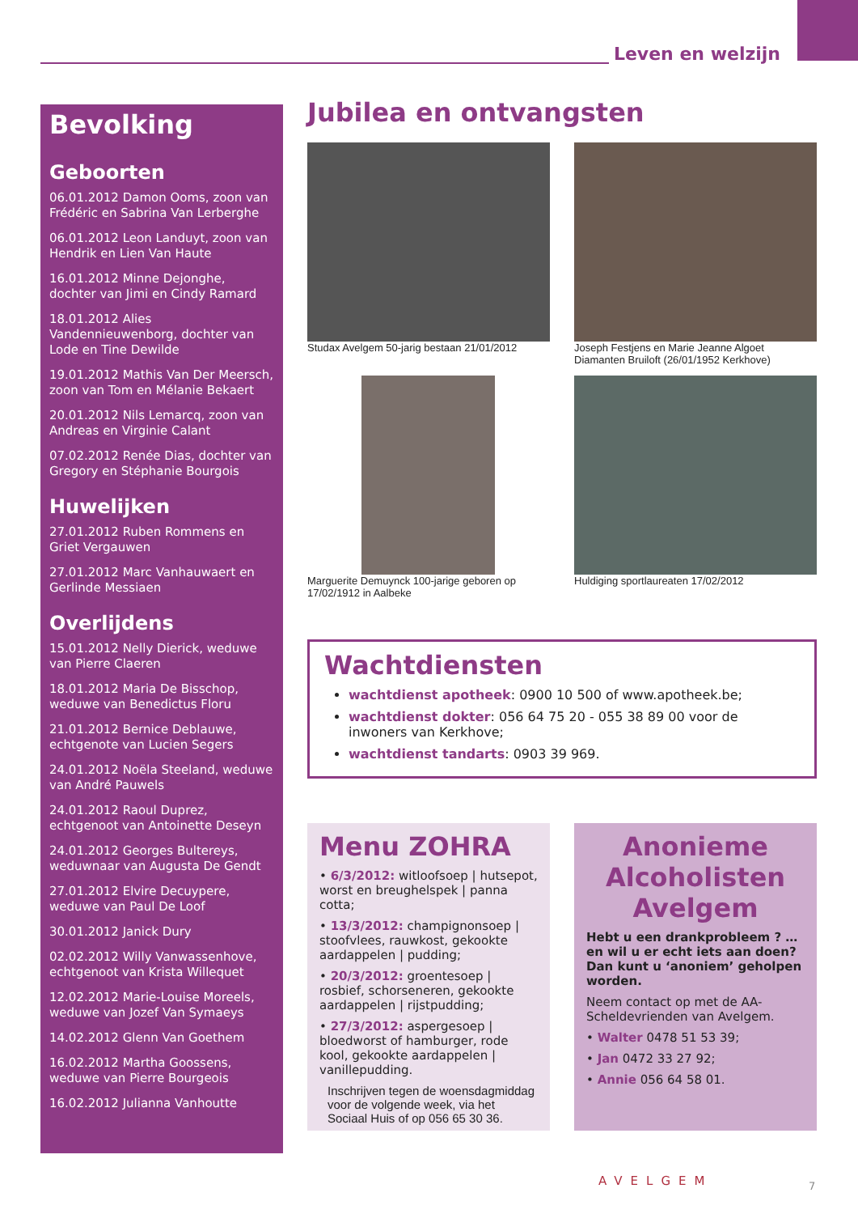Leven en welzijn
Bevolking
Geboorten
06.01.2012 Damon Ooms, zoon van Frédéric en Sabrina Van Lerberghe
06.01.2012 Leon Landuyt, zoon van Hendrik en Lien Van Haute
16.01.2012 Minne Dejonghe, dochter van Jimi en Cindy Ramard
18.01.2012 Alies Vandennieuwenborg, dochter van Lode en Tine Dewilde
19.01.2012 Mathis Van Der Meersch, zoon van Tom en Mélanie Bekaert
20.01.2012 Nils Lemarcq, zoon van Andreas en Virginie Calant
07.02.2012 Renée Dias, dochter van Gregory en Stéphanie Bourgois
Huwelijken
27.01.2012 Ruben Rommens en Griet Vergauwen
27.01.2012 Marc Vanhauwaert en Gerlinde Messiaen
Overlijdens
15.01.2012 Nelly Dierick, weduwe van Pierre Claeren
18.01.2012 Maria De Bisschop, weduwe van Benedictus Floru
21.01.2012 Bernice Deblauwe, echtgenote van Lucien Segers
24.01.2012 Noëla Steeland, weduwe van André Pauwels
24.01.2012 Raoul Duprez, echtgenoot van Antoinette Deseyn
24.01.2012 Georges Bultereys, weduwnaar van Augusta De Gendt
27.01.2012 Elvire Decuypere, weduwe van Paul De Loof
30.01.2012 Janick Dury
02.02.2012 Willy Vanwassenhove, echtgenoot van Krista Willequet
12.02.2012 Marie-Louise Moreels, weduwe van Jozef Van Symaeys
14.02.2012 Glenn Van Goethem
16.02.2012 Martha Goossens, weduwe van Pierre Bourgeois
16.02.2012 Julianna Vanhoutte
Jubilea en ontvangsten
Studax Avelgem 50-jarig bestaan 21/01/2012
Joseph Festjens en Marie Jeanne Algoet
Diamanten Bruiloft (26/01/1952 Kerkhove)
Marguerite Demuynck 100-jarige geboren op 17/02/1912 in Aalbeke
Huldiging sportlaureaten 17/02/2012
Wachtdiensten
wachtdienst apotheek: 0900 10 500 of www.apotheek.be;
wachtdienst dokter: 056 64 75 20 - 055 38 89 00 voor de inwoners van Kerkhove;
wachtdienst tandarts: 0903 39 969.
Menu ZOHRA
• 6/3/2012: witloofsoep | hutsepot, worst en breughelspek | panna cotta;
• 13/3/2012: champignonsoep | stoofvlees, rauwkost, gekookte aardappelen | pudding;
• 20/3/2012: groentesoep | rosbief, schorseneren, gekookte aardappelen | rijstpudding;
• 27/3/2012: aspergesoep | bloedworst of hamburger, rode kool, gekookte aardappelen | vanillepudding.
Inschrijven tegen de woensdagmiddag voor de volgende week, via het Sociaal Huis of op 056 65 30 36.
Anonieme Alcoholisten Avelgem
Hebt u een drankprobleem ? … en wil u er echt iets aan doen? Dan kunt u ‘anoniem’ geholpen worden.
Neem contact op met de AA-Scheldevrienden van Avelgem.
• Walter 0478 51 53 39;
• Jan 0472 33 27 92;
• Annie 056 64 58 01.
AVELGEM 7